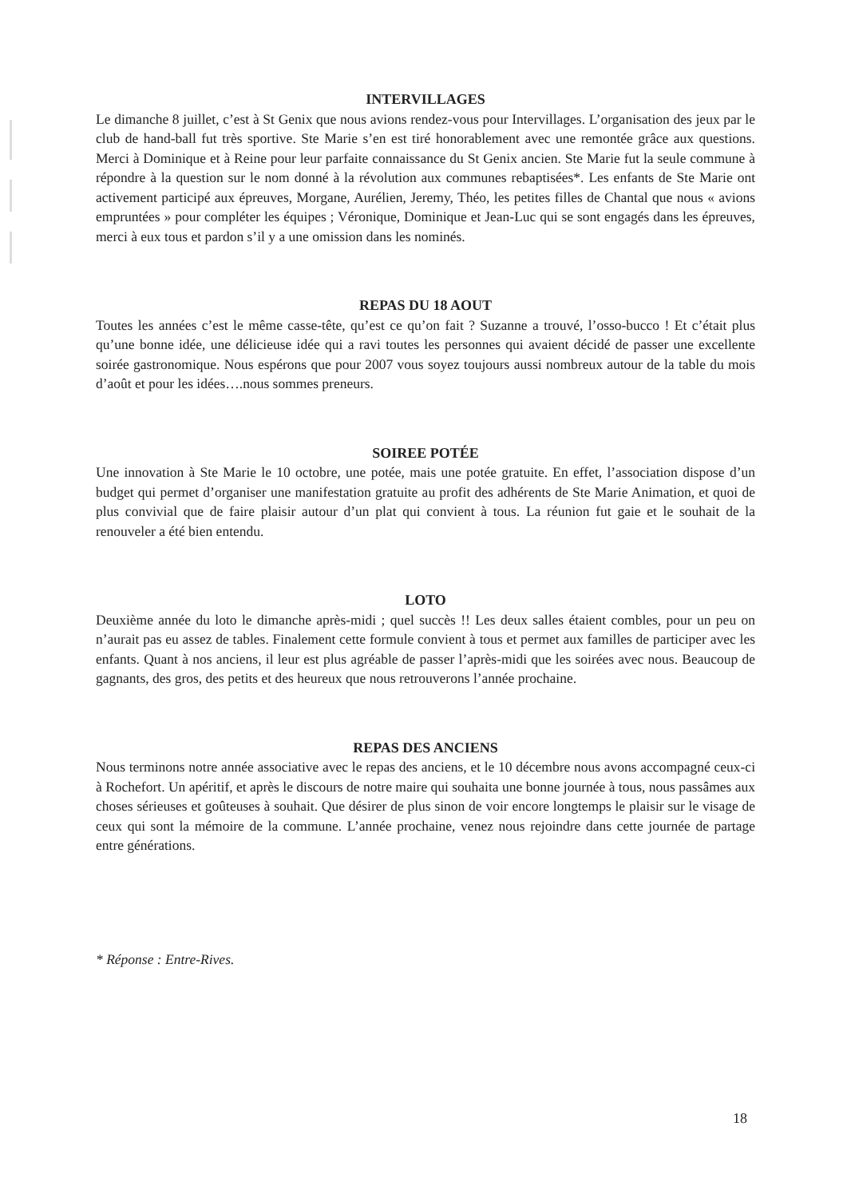INTERVILLAGES
Le dimanche 8 juillet, c’est à St Genix que nous avions rendez-vous pour Intervillages. L’organisation des jeux par le club de hand-ball fut très sportive. Ste Marie s’en est tiré honorablement avec une remontée grâce aux questions. Merci à Dominique et à Reine pour leur parfaite connaissance du St Genix ancien. Ste Marie fut la seule commune à répondre à la question sur le nom donné à la révolution aux communes rebaptisées*. Les enfants de Ste Marie ont activement participé aux épreuves, Morgane, Aurélien, Jeremy, Théo, les petites filles de Chantal que nous « avions empruntées » pour compléter les équipes ; Véronique, Dominique et Jean-Luc qui se sont engagés dans les épreuves, merci à eux tous et pardon s’il y a une omission dans les nominés.
REPAS DU 18 AOUT
Toutes les années c’est le même casse-tête, qu’est ce qu’on fait ? Suzanne a trouvé, l’osso-bucco ! Et c’était plus qu’une bonne idée, une délicieuse idée qui a ravi toutes les personnes qui avaient décidé de passer une excellente soirée gastronomique. Nous espérons que pour 2007 vous soyez toujours aussi nombreux autour de la table du mois d’août et pour les idées….nous sommes preneurs.
SOIREE POTÉE
Une innovation à Ste Marie le 10 octobre, une potée, mais une potée gratuite. En effet, l’association dispose d’un budget qui permet d’organiser une manifestation gratuite au profit des adhérents de Ste Marie Animation, et quoi de plus convivial que de faire plaisir autour d’un plat qui convient à tous. La réunion fut gaie et le souhait de la renouveler a été bien entendu.
LOTO
Deuxième année du loto le dimanche après-midi ; quel succès !! Les deux salles étaient combles, pour un peu on n’aurait pas eu assez de tables. Finalement cette formule convient à tous et permet aux familles de participer avec les enfants. Quant à nos anciens, il leur est plus agréable de passer l’après-midi que les soirées avec nous. Beaucoup de gagnants, des gros, des petits et des heureux que nous retrouverons l’année prochaine.
REPAS DES ANCIENS
Nous terminons notre année associative avec le repas des anciens, et le 10 décembre nous avons accompagné ceux-ci à Rochefort. Un apéritif, et après le discours de notre maire qui souhaita une bonne journée à tous, nous passâmes aux choses sérieuses et goûteuses à souhait. Que désirer de plus sinon de voir encore longtemps le plaisir sur le visage de ceux qui sont la mémoire de la commune. L’année prochaine, venez nous rejoindre dans cette journée de partage entre générations.
* Réponse : Entre-Rives.
18